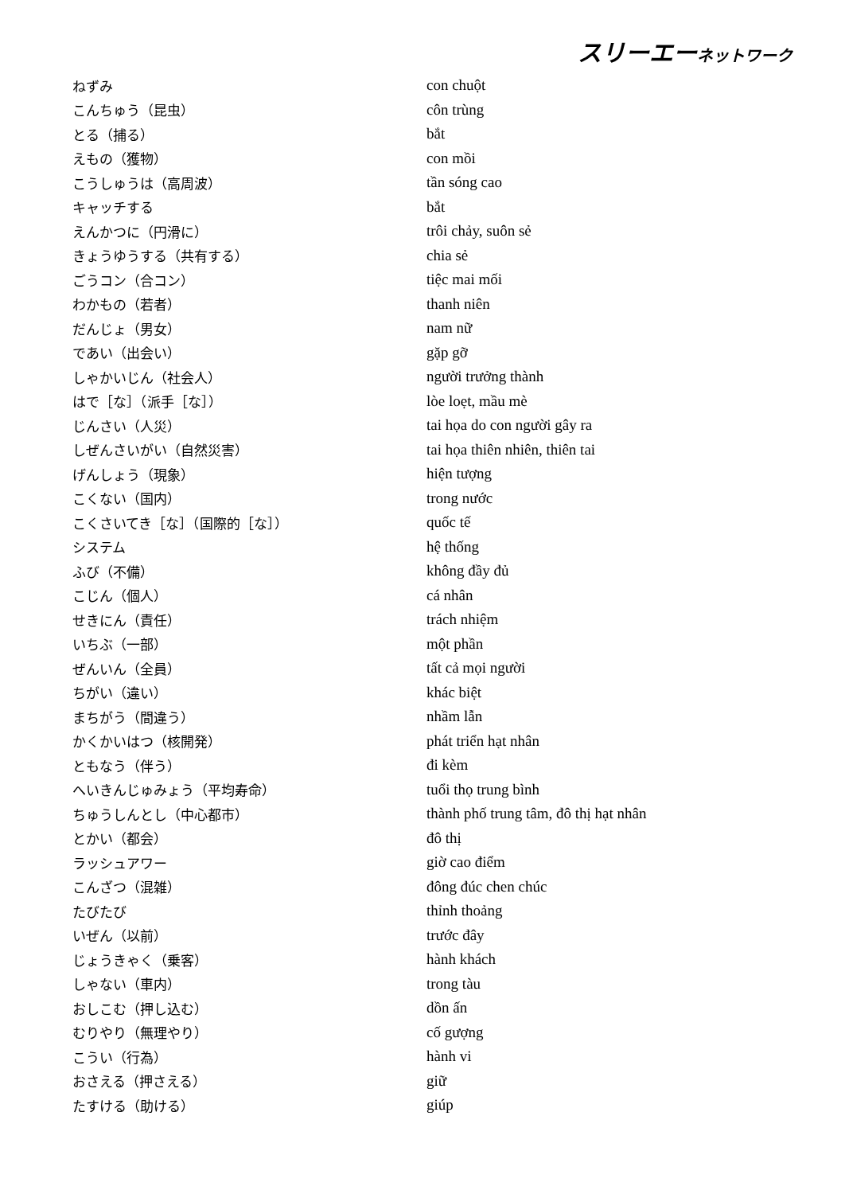スリーエーネットワーク
| ねずみ | con chuột |
| こんちゅう（昆虫） | côn trùng |
| とる（捕る） | bắt |
| えもの（獲物） | con mồi |
| こうしゅうは（高周波） | tần sóng cao |
| キャッチする | bắt |
| えんかつに（円滑に） | trôi chảy, suôn sẻ |
| きょうゆうする（共有する） | chia sẻ |
| ごうコン（合コン） | tiệc mai mối |
| わかもの（若者） | thanh niên |
| だんじょ（男女） | nam nữ |
| であい（出会い） | gặp gỡ |
| しゃかいじん（社会人） | người trưởng thành |
| はで［な］（派手［な］） | lòe loẹt, mầu mè |
| じんさい（人災） | tai họa do con người gây ra |
| しぜんさいがい（自然災害） | tai họa thiên nhiên, thiên tai |
| げんしょう（現象） | hiện tượng |
| こくない（国内） | trong nước |
| こくさいてき［な］（国際的［な］） | quốc tế |
| システム | hệ thống |
| ふび（不備） | không đầy đủ |
| こじん（個人） | cá nhân |
| せきにん（責任） | trách nhiệm |
| いちぶ（一部） | một phần |
| ぜんいん（全員） | tất cả mọi người |
| ちがい（違い） | khác biệt |
| まちがう（間違う） | nhầm lẫn |
| かくかいはつ（核開発） | phát triển hạt nhân |
| ともなう（伴う） | đi kèm |
| へいきんじゅみょう（平均寿命） | tuổi thọ trung bình |
| ちゅうしんとし（中心都市） | thành phố trung tâm, đô thị hạt nhân |
| とかい（都会） | đô thị |
| ラッシュアワー | giờ cao điểm |
| こんざつ（混雑） | đông đúc chen chúc |
| たびたび | thỉnh thoảng |
| いぜん（以前） | trước đây |
| じょうきゃく（乗客） | hành khách |
| しゃない（車内） | trong tàu |
| おしこむ（押し込む） | dồn ấn |
| むりやり（無理やり） | cố gượng |
| こうい（行為） | hành vi |
| おさえる（押さえる） | giữ |
| たすける（助ける） | giúp |